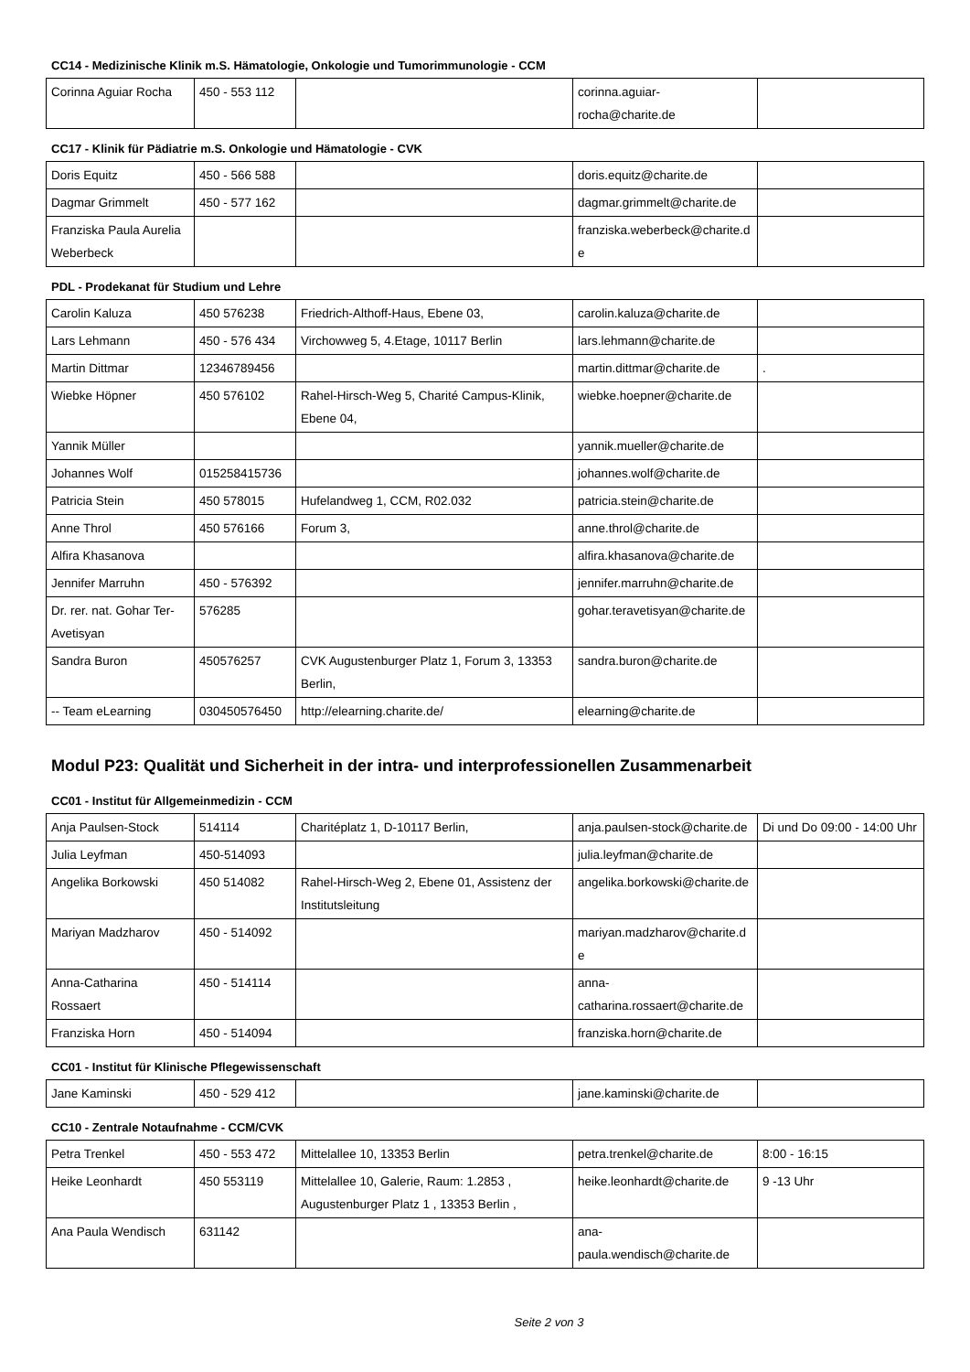CC14 - Medizinische Klinik m.S. Hämatologie, Onkologie und Tumorimmunologie - CCM
| Corinna Aguiar Rocha | 450 - 553 112 | | corinna.aguiar-rocha@charite.de | |
CC17 - Klinik für Pädiatrie m.S. Onkologie und Hämatologie - CVK
| Doris Equitz | 450 - 566 588 | | doris.equitz@charite.de | |
| Dagmar Grimmelt | 450 - 577 162 | | dagmar.grimmelt@charite.de | |
| Franziska Paula Aurelia Weberbeck | | | franziska.weberbeck@charite.de | |
PDL - Prodekanat für Studium und Lehre
| Carolin Kaluza | 450 576238 | Friedrich-Althoff-Haus, Ebene 03, | carolin.kaluza@charite.de | |
| Lars Lehmann | 450 - 576 434 | Virchowweg 5, 4.Etage, 10117 Berlin | lars.lehmann@charite.de | |
| Martin Dittmar | 12346789456 | | martin.dittmar@charite.de | . |
| Wiebke Höpner | 450 576102 | Rahel-Hirsch-Weg 5, Charité Campus-Klinik, Ebene 04, | wiebke.hoepner@charite.de | |
| Yannik Müller | | | yannik.mueller@charite.de | |
| Johannes Wolf | 015258415736 | | johannes.wolf@charite.de | |
| Patricia Stein | 450 578015 | Hufelandweg 1, CCM, R02.032 | patricia.stein@charite.de | |
| Anne Throl | 450 576166 | Forum 3, | anne.throl@charite.de | |
| Alfira Khasanova | | | alfira.khasanova@charite.de | |
| Jennifer Marruhn | 450 - 576392 | | jennifer.marruhn@charite.de | |
| Dr. rer. nat. Gohar Ter-Avetisyan | 576285 | | gohar.teravetisyan@charite.de | |
| Sandra Buron | 450576257 | CVK Augustenburger Platz 1, Forum 3, 13353 Berlin, | sandra.buron@charite.de | |
| -- Team eLearning | 030450576450 | http://elearning.charite.de/ | elearning@charite.de | |
Modul P23: Qualität und Sicherheit in der intra- und interprofessionellen Zusammenarbeit
CC01 - Institut für Allgemeinmedizin - CCM
| Anja Paulsen-Stock | 514114 | Charitéplatz 1, D-10117 Berlin, | anja.paulsen-stock@charite.de | Di und Do 09:00 - 14:00 Uhr |
| Julia Leyfman | 450-514093 | | julia.leyfman@charite.de | |
| Angelika Borkowski | 450 514082 | Rahel-Hirsch-Weg 2, Ebene 01, Assistenz der Institutsleitung | angelika.borkowski@charite.de | |
| Mariyan Madzharov | 450 - 514092 | | mariyan.madzharov@charite.de | |
| Anna-Catharina Rossaert | 450 - 514114 | | anna-catharina.rossaert@charite.de | |
| Franziska Horn | 450 - 514094 | | franziska.horn@charite.de | |
CC01 - Institut für Klinische Pflegewissenschaft
| Jane Kaminski | 450 - 529 412 | | jane.kaminski@charite.de | |
CC10 - Zentrale Notaufnahme - CCM/CVK
| Petra Trenkel | 450 - 553 472 | Mittelallee 10, 13353 Berlin | petra.trenkel@charite.de | 8:00 - 16:15 |
| Heike Leonhardt | 450 553119 | Mittelallee 10, Galerie, Raum: 1.2853 , Augustenburger Platz 1 , 13353 Berlin , | heike.leonhardt@charite.de | 9 -13 Uhr |
| Ana Paula Wendisch | 631142 | | ana-paula.wendisch@charite.de | |
Seite 2 von 3